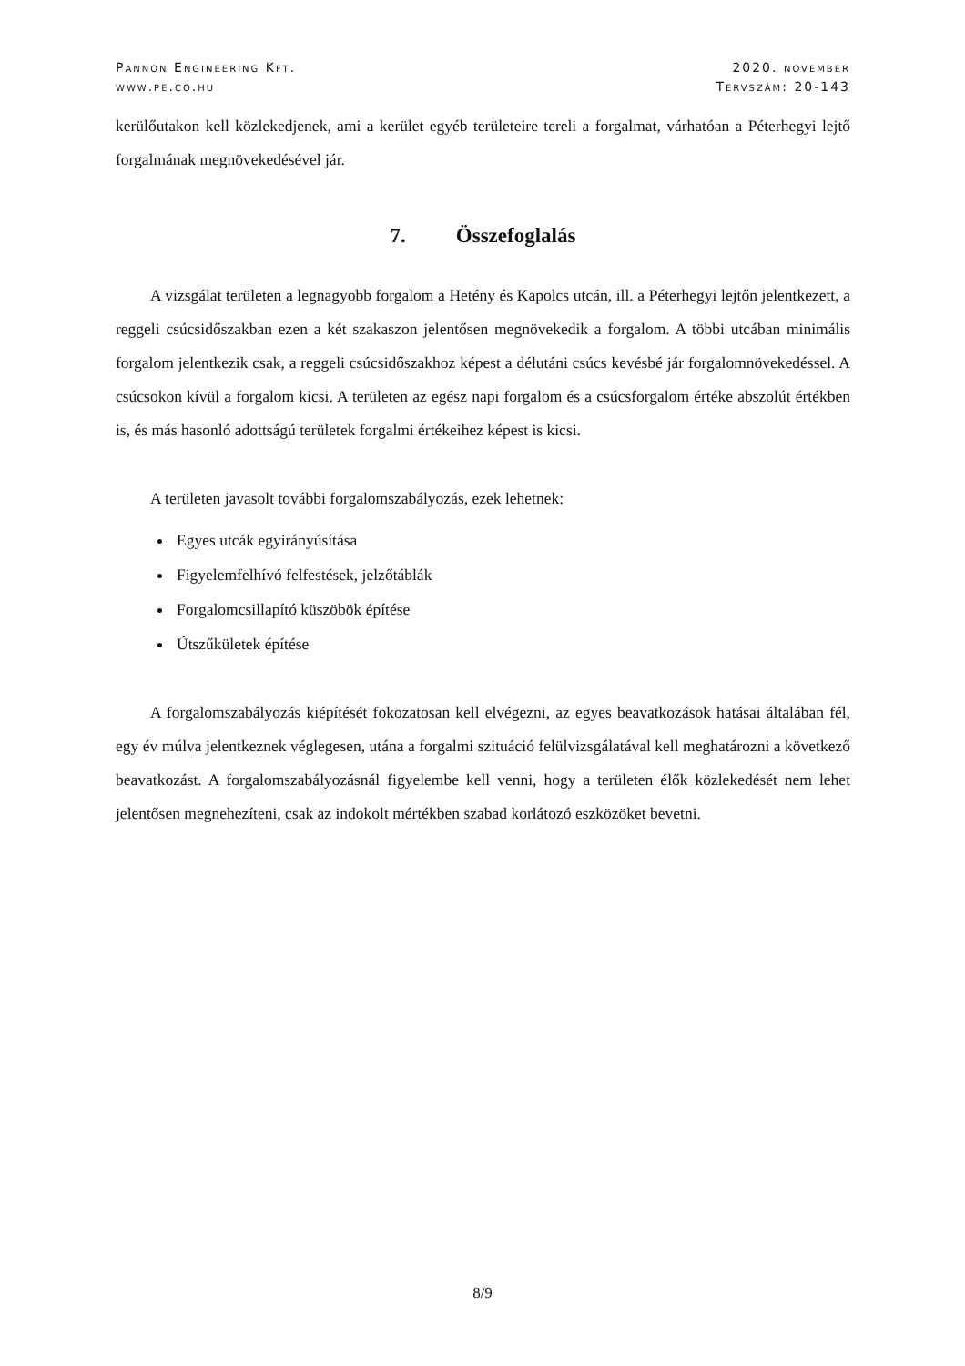Pannon Engineering Kft.
www.pe.co.hu
2020. november
Tervszám: 20-143
kerülőutakon kell közlekedjenek, ami a kerület egyéb területeire tereli a forgalmat, várhatóan a Péterhegyi lejtő forgalmának megnövekedésével jár.
7. Összefoglalás
A vizsgálat területen a legnagyobb forgalom a Hetény és Kapolcs utcán, ill. a Péterhegyi lejtőn jelentkezett, a reggeli csúcsidőszakban ezen a két szakaszon jelentősen megnövekedik a forgalom. A többi utcában minimális forgalom jelentkezik csak, a reggeli csúcsidőszakhoz képest a délutáni csúcs kevésbé jár forgalomnövekedéssel. A csúcsokon kívül a forgalom kicsi. A területen az egész napi forgalom és a csúcsforgalom értéke abszolút értékben is, és más hasonló adottságú területek forgalmi értékeihez képest is kicsi.
A területen javasolt további forgalomszabályozás, ezek lehetnek:
Egyes utcák egyirányúsítása
Figyelemfelhívó felfestések, jelzőtáblák
Forgalomcsillapító küszöbök építése
Útszűkületek építése
A forgalomszabályozás kiépítését fokozatosan kell elvégezni, az egyes beavatkozások hatásai általában fél, egy év múlva jelentkeznek véglegesen, utána a forgalmi szituáció felülvizsgálatával kell meghatározni a következő beavatkozást. A forgalomszabályozásnál figyelembe kell venni, hogy a területen élők közlekedését nem lehet jelentősen megnehezíteni, csak az indokolt mértékben szabad korlátozó eszközöket bevetni.
8/9